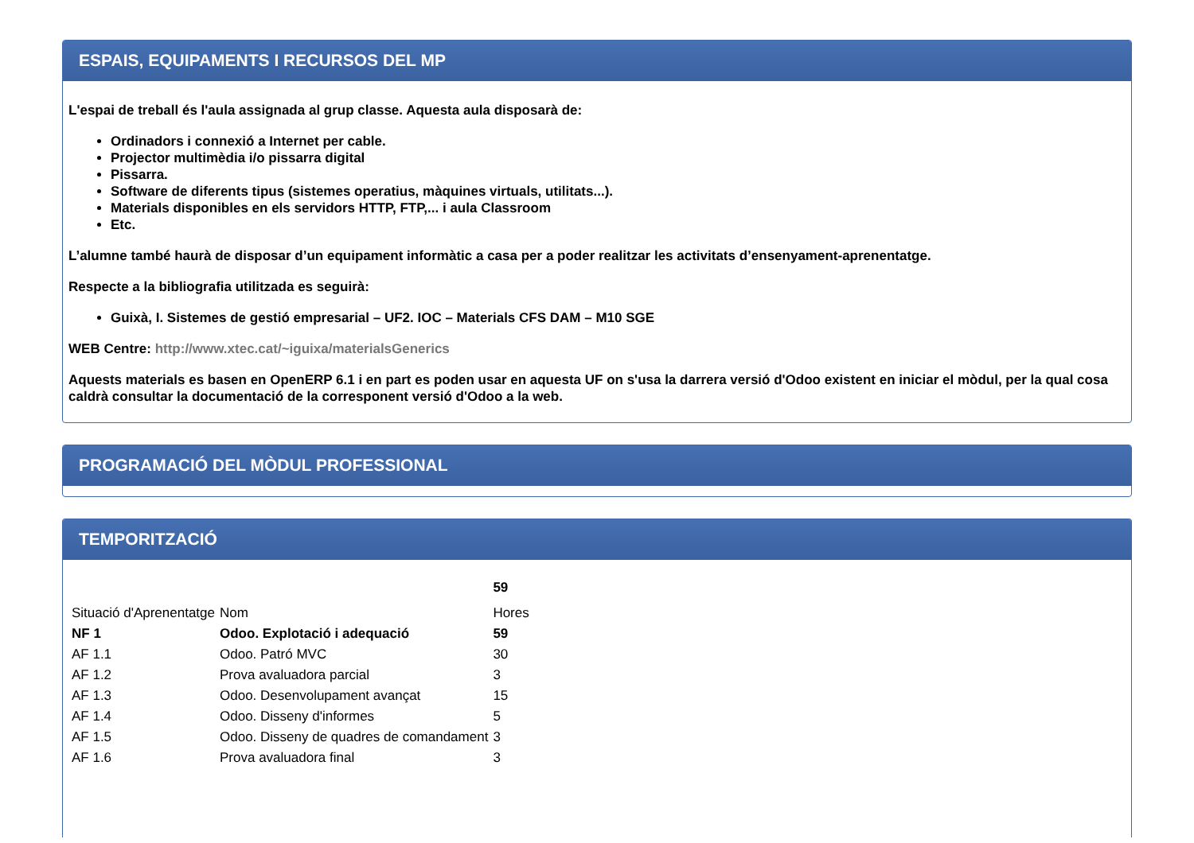ESPAIS, EQUIPAMENTS I RECURSOS DEL MP
L'espai de treball és l'aula assignada al grup classe. Aquesta aula disposarà de:
Ordinadors i connexió a Internet per cable.
Projector multimèdia i/o pissarra digital
Pissarra.
Software de diferents tipus (sistemes operatius, màquines virtuals, utilitats...).
Materials disponibles en els servidors HTTP, FTP,... i aula Classroom
Etc.
L’alumne també haurà de disposar d’un equipament informàtic a casa per a poder realitzar les activitats d’ensenyament-aprenentatge.
Respecte a la bibliografia utilitzada es seguirà:
Guixà, I. Sistemes de gestió empresarial – UF2. IOC – Materials CFS DAM – M10 SGE
WEB Centre: http://www.xtec.cat/~iguixa/materialsGenerics
Aquests materials es basen en OpenERP 6.1 i en part es poden usar en aquesta UF on s'usa la darrera versió d'Odoo existent en iniciar el mòdul, per la qual cosa caldrà consultar la documentació de la corresponent versió d'Odoo a la web.
PROGRAMACIÓ DEL MÒDUL PROFESSIONAL
TEMPORITZACIÓ
| | | 59 |
| Situació d'Aprenentatge | Nom | Hores |
| NF 1 | Odoo. Explotació i adequació | 59 |
| AF 1.1 | Odoo. Patró MVC | 30 |
| AF 1.2 | Prova avaluadora parcial | 3 |
| AF 1.3 | Odoo. Desenvolupament avançat | 15 |
| AF 1.4 | Odoo. Disseny d'informes | 5 |
| AF 1.5 | Odoo. Disseny de quadres de comandament | 3 |
| AF 1.6 | Prova avaluadora final | 3 |